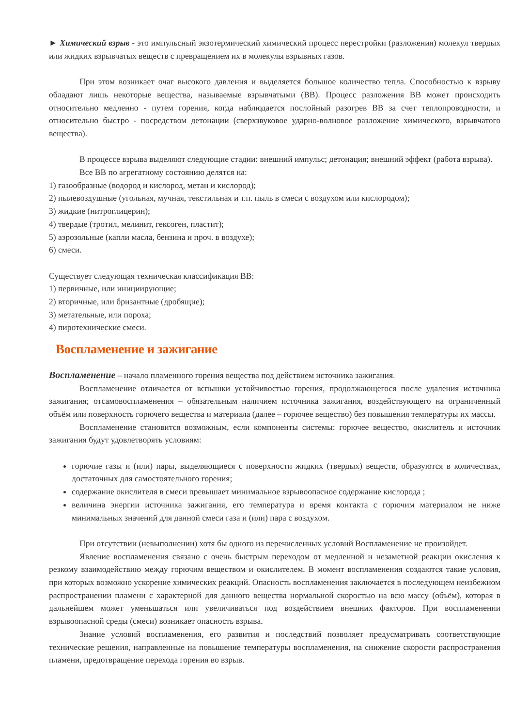► Химический взрыв - это импульсный экзотермический химический процесс перестройки (разложения) молекул твердых или жидких взрывчатых веществ с превращением их в молекулы взрывных газов.
При этом возникает очаг высокого давления и выделяется большое количество тепла. Способностью к взрыву обладают лишь некоторые вещества, называемые взрывчатыми (ВВ). Процесс разложения ВВ может происходить относительно медленно - путем горения, когда наблюдается послойный разогрев ВВ за счет теплопроводности, и относительно быстро - посредством детонации (сверхзвуковое ударно-волновое разложение химического, взрывчатого вещества).
В процессе взрыва выделяют следующие стадии: внешний импульс; детонация; внешний эффект (работа взрыва).
Все ВВ по агрегатному состоянию делятся на:
1) газообразные (водород и кислород, метан и кислород);
2) пылевоздушные (угольная, мучная, текстильная и т.п. пыль в смеси с воздухом или кислородом);
3) жидкие (нитроглицерин);
4) твердые (тротил, мелинит, гексоген, пластит);
5) аэрозольные (капли масла, бензина и проч. в воздухе);
6) смеси.
Существует следующая техническая классификация ВВ:
1) первичные, или инициирующие;
2) вторичные, или бризантные (дробящие);
3) метательные, или пороха;
4) пиротехнические смеси.
Воспламенение и зажигание
Воспламенение – начало пламенного горения вещества под действием источника зажигания.
Воспламенение отличается от вспышки устойчивостью горения, продолжающегося после удаления источника зажигания; отсамовоспламенения – обязательным наличием источника зажигания, воздействующего на ограниченный объём или поверхность горючего вещества и материала (далее – горючее вещество) без повышения температуры их массы.
Воспламенение становится возможным, если компоненты системы: горючее вещество, окислитель и источник зажигания будут удовлетворять условиям:
горючие газы и (или) пары, выделяющиеся с поверхности жидких (твердых) веществ, образуются в количествах, достаточных для самостоятельного горения;
содержание окислителя в смеси превышает минимальное взрывоопасное содержание кислорода ;
величина энергии источника зажигания, его температура и время контакта с горючим материалом не ниже минимальных значений для данной смеси газа и (или) пара с воздухом.
При отсутствии (невыполнении) хотя бы одного из перечисленных условий Воспламенение не произойдет.
Явление воспламенения связано с очень быстрым переходом от медленной и незаметной реакции окисления к резкому взаимодействию между горючим веществом и окислителем. В момент воспламенения создаются такие условия, при которых возможно ускорение химических реакций. Опасность воспламенения заключается в последующем неизбежном распространении пламени с характерной для данного вещества нормальной скоростью на всю массу (объём), которая в дальнейшем может уменьшаться или увеличиваться под воздействием внешних факторов. При воспламенении взрывоопасной среды (смеси) возникает опасность взрыва.
Знание условий воспламенения, его развития и последствий позволяет предусматривать соответствующие технические решения, направленные на повышение температуры воспламенения, на снижение скорости распространения пламени, предотвращение перехода горения во взрыв.